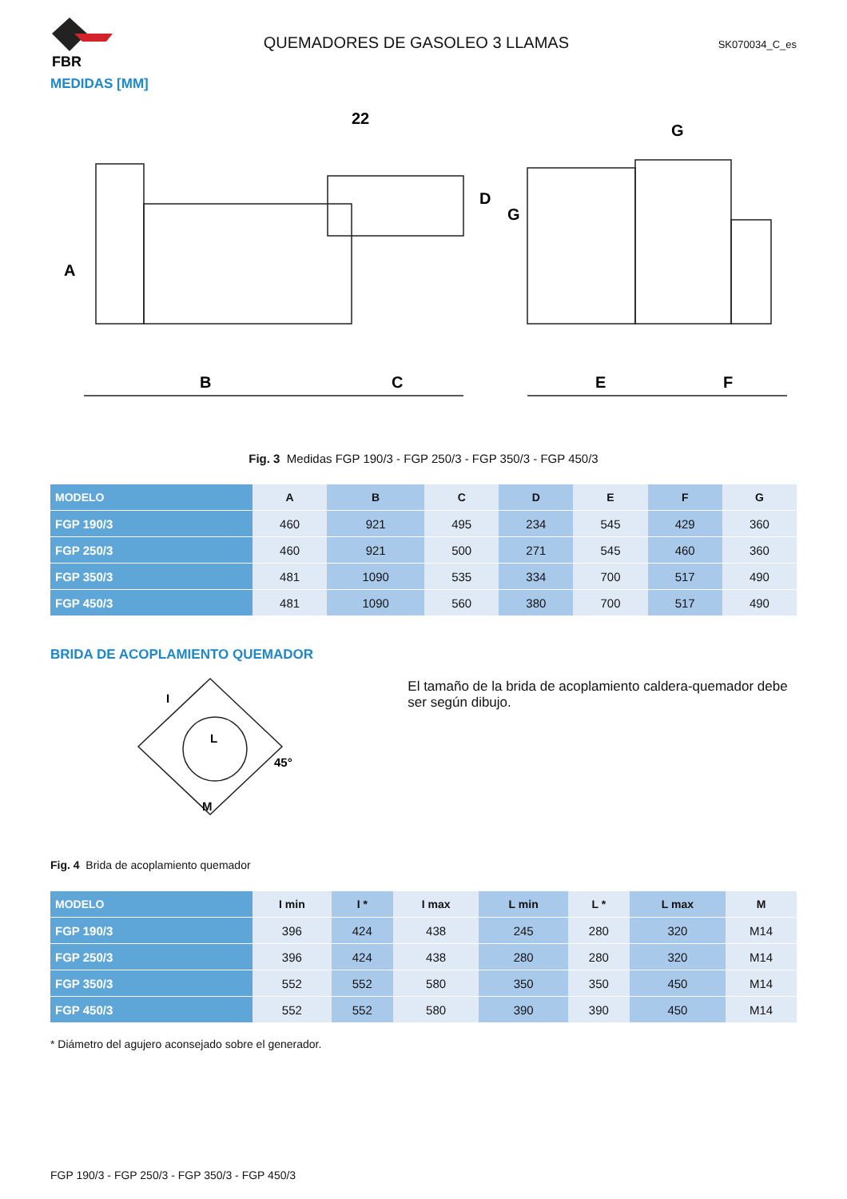FBR
QUEMADORES DE GASOLEO 3 LLAMAS
SK070034_C_es
MEDIDAS [MM]
22
B
C
E
F
G
A
D
G
Fig. 3 Medidas FGP 190/3 - FGP 250/3 - FGP 350/3 - FGP 450/3
| MODELO | A | B | C | D | E | F | G |
| --- | --- | --- | --- | --- | --- | --- | --- |
| FGP 190/3 | 460 | 921 | 495 | 234 | 545 | 429 | 360 |
| FGP 250/3 | 460 | 921 | 500 | 271 | 545 | 460 | 360 |
| FGP 350/3 | 481 | 1090 | 535 | 334 | 700 | 517 | 490 |
| FGP 450/3 | 481 | 1090 | 560 | 380 | 700 | 517 | 490 |
BRIDA DE ACOPLAMIENTO QUEMADOR
45°
M
I
L
El tamaño de la brida de acoplamiento caldera-quemador debe ser según dibujo.
Fig. 4 Brida de acoplamiento quemador
| MODELO | I min | I * | I max | L min | L * | L max | M |
| --- | --- | --- | --- | --- | --- | --- | --- |
| FGP 190/3 | 396 | 424 | 438 | 245 | 280 | 320 | M14 |
| FGP 250/3 | 396 | 424 | 438 | 280 | 280 | 320 | M14 |
| FGP 350/3 | 552 | 552 | 580 | 350 | 350 | 450 | M14 |
| FGP 450/3 | 552 | 552 | 580 | 390 | 390 | 450 | M14 |
* Diámetro del agujero aconsejado sobre el generador.
FGP 190/3 - FGP 250/3 - FGP 350/3 - FGP 450/3